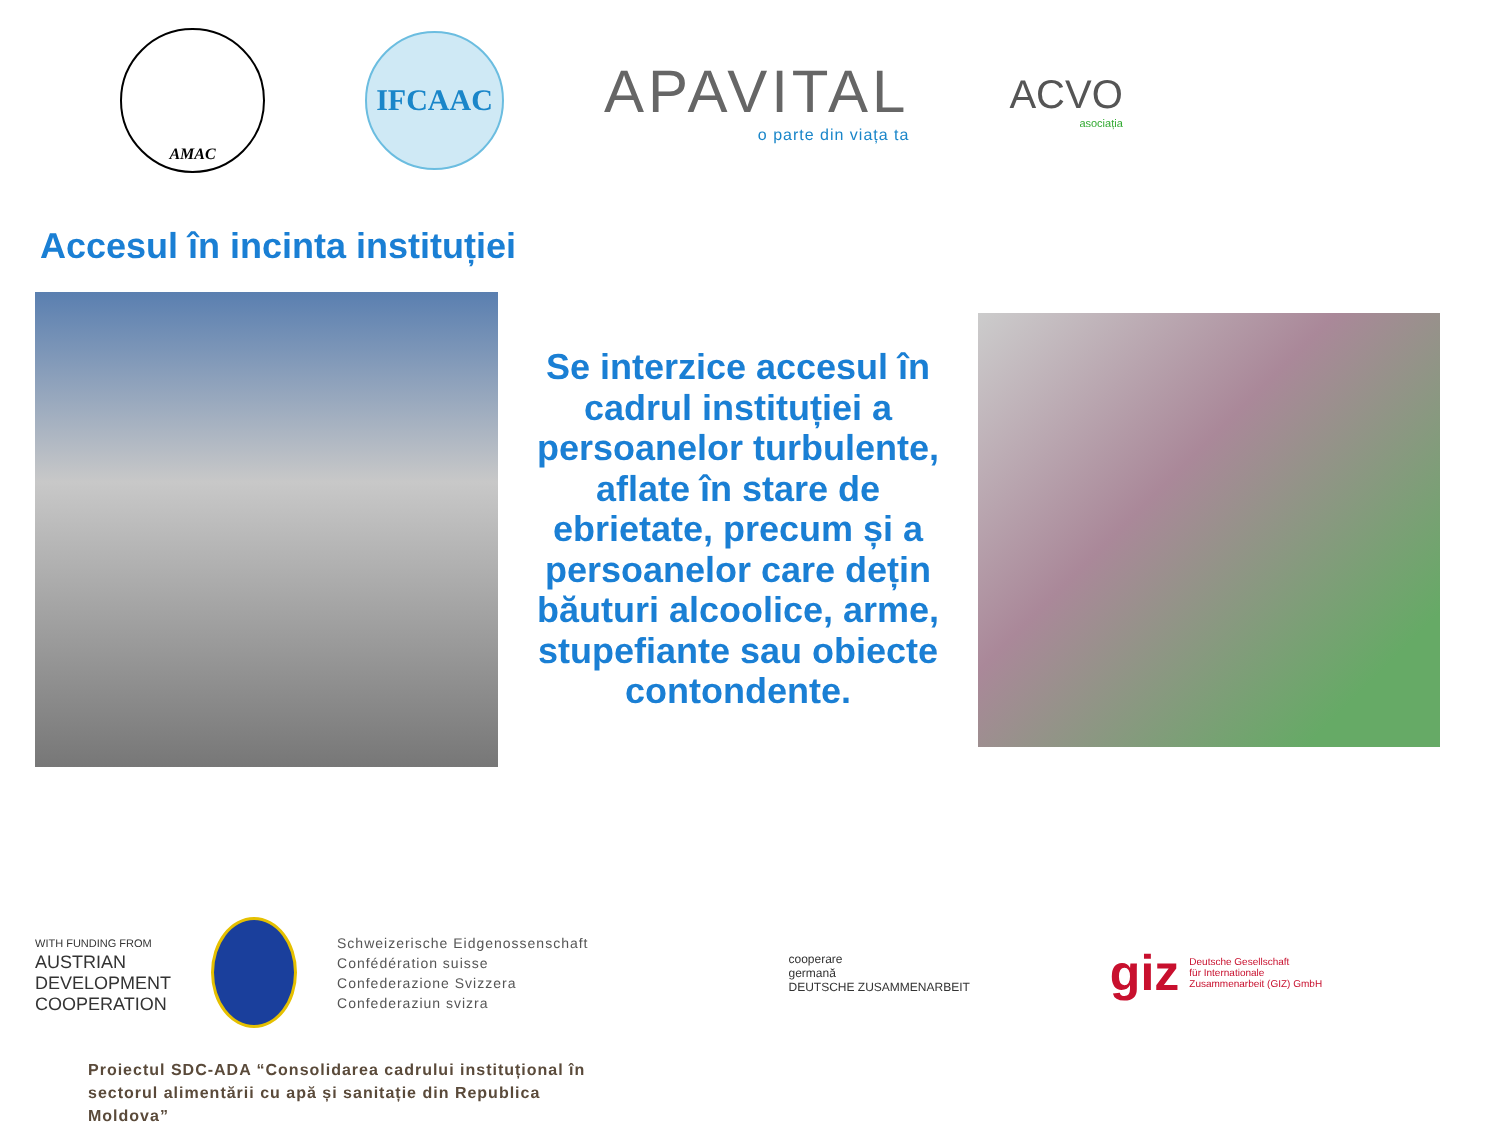AMAC
IFCAAC
APAVITAL
o parte din viața ta
ACVO
asociația
Accesul în incinta instituției
Se interzice accesul în cadrul instituției a persoanelor turbulente, aflate în stare de ebrietate, precum și a persoanelor care dețin băuturi alcoolice, arme, stupefiante sau obiecte contondente.
WITH FUNDING FROM
AUSTRIAN
DEVELOPMENT
COOPERATION
Schweizerische Eidgenossenschaft
Confédération suisse
Confederazione Svizzera
Confederaziun svizra
cooperare
germană
DEUTSCHE ZUSAMMENARBEIT
giz Deutsche Gesellschaft
für Internationale
Zusammenarbeit (GIZ) GmbH
Proiectul SDC-ADA “Consolidarea cadrului instituțional în sectorul alimentării cu apă și sanitație din Republica Moldova”